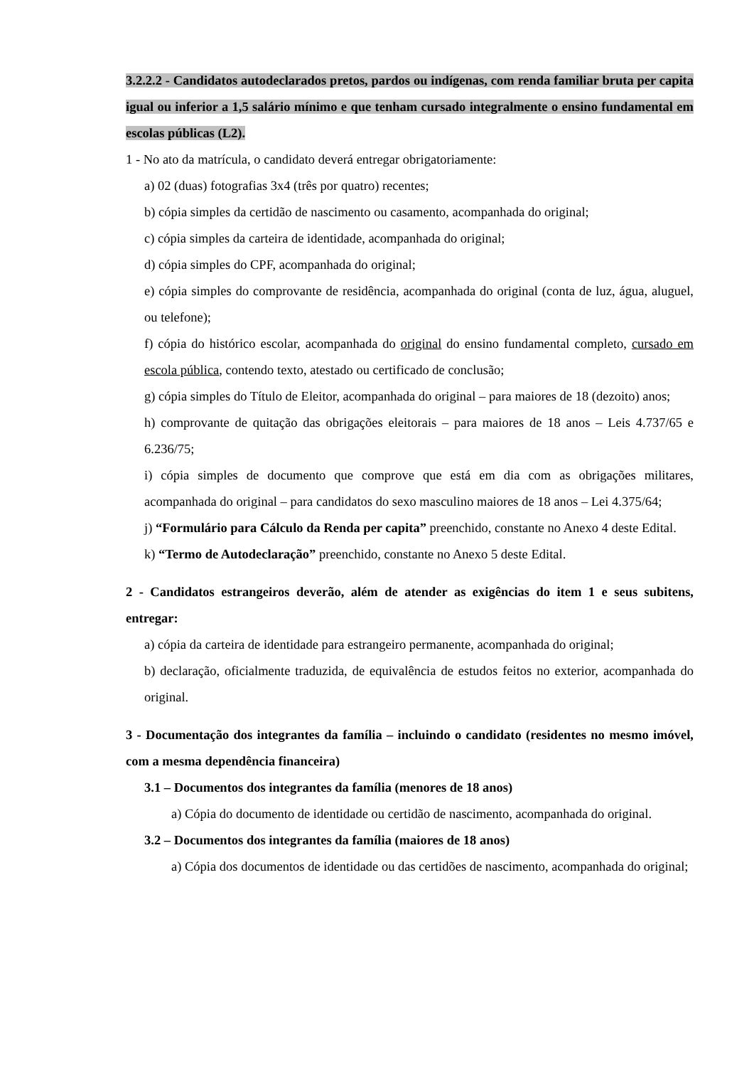3.2.2.2 - Candidatos autodeclarados pretos, pardos ou indígenas, com renda familiar bruta per capita igual ou inferior a 1,5 salário mínimo e que tenham cursado integralmente o ensino fundamental em escolas públicas (L2).
1 - No ato da matrícula, o candidato deverá entregar obrigatoriamente:
a) 02 (duas) fotografias 3x4 (três por quatro) recentes;
b) cópia simples da certidão de nascimento ou casamento, acompanhada do original;
c) cópia simples da carteira de identidade, acompanhada do original;
d) cópia simples do CPF, acompanhada do original;
e) cópia simples do comprovante de residência, acompanhada do original (conta de luz, água, aluguel, ou telefone);
f) cópia do histórico escolar, acompanhada do original do ensino fundamental completo, cursado em escola pública, contendo texto, atestado ou certificado de conclusão;
g) cópia simples do Título de Eleitor, acompanhada do original – para maiores de 18 (dezoito) anos;
h) comprovante de quitação das obrigações eleitorais – para maiores de 18 anos – Leis 4.737/65 e 6.236/75;
i) cópia simples de documento que comprove que está em dia com as obrigações militares, acompanhada do original – para candidatos do sexo masculino maiores de 18 anos – Lei 4.375/64;
j) “Formulário para Cálculo da Renda per capita” preenchido, constante no Anexo 4 deste Edital.
k) “Termo de Autodeclaração” preenchido, constante no Anexo 5 deste Edital.
2 - Candidatos estrangeiros deverão, além de atender as exigências do item 1 e seus subitens, entregar:
a) cópia da carteira de identidade para estrangeiro permanente, acompanhada do original;
b) declaração, oficialmente traduzida, de equivalência de estudos feitos no exterior, acompanhada do original.
3 - Documentação dos integrantes da família – incluindo o candidato (residentes no mesmo imóvel, com a mesma dependência financeira)
3.1 – Documentos dos integrantes da família (menores de 18 anos)
a) Cópia do documento de identidade ou certidão de nascimento, acompanhada do original.
3.2 – Documentos dos integrantes da família (maiores de 18 anos)
a) Cópia dos documentos de identidade ou das certidões de nascimento, acompanhada do original;